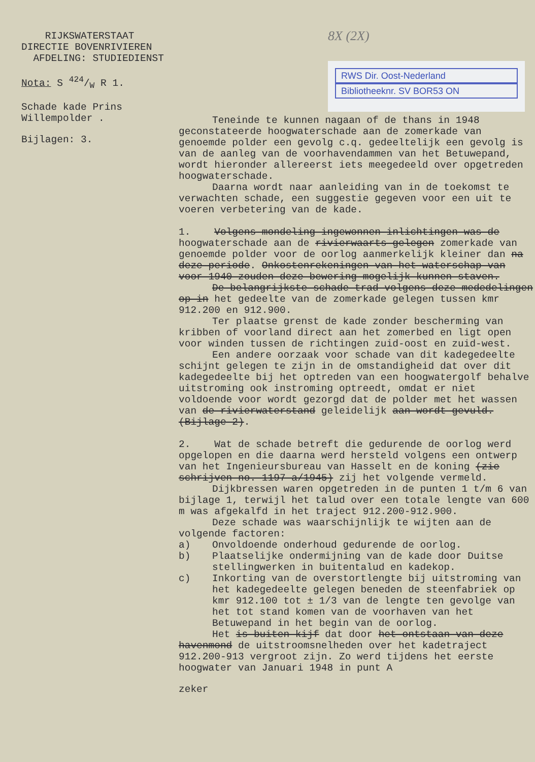RIJKSWATERSTAAT
DIRECTIE BOVENRIVIEREN
AFDELING: STUDIEDIENST
Nota: S 424/W R 1.
Schade kade Prins
Willempolder .
Bijlagen: 3.
8X (2X)
RWS Dir. Oost-Nederland
Bibliotheeknr. SV BOR53 ON
Teneinde te kunnen nagaan of de thans in 1948 geconstateerde hoogwaterschade aan de zomerkade van genoemde polder een gevolg c.q. gedeeltelijk een gevolg is van de aanleg van de voorhavendammen van het Betuwepand, wordt hieronder allereerst iets meegedeeld over opgetreden hoogwaterschade.
Daarna wordt naar aanleiding van in de toekomst te verwachten schade, een suggestie gegeven voor een uit te voeren verbetering van de kade.
1. Volgens mondeling ingewonnen inlichtingen was de hoogwaterschade aan de rivierwaarts gelegen zomerkade van genoemde polder voor de oorlog aanmerkelijk kleiner dan na deze periode. Onkostenrekeningen van het waterschap van voor 1940 zouden deze bewering mogelijk kunnen staven.
De belangrijkste schade trad volgens deze mededelingen op in het gedeelte van de zomerkade gelegen tussen kmr 912.200 en 912.900.
Ter plaatse grenst de kade zonder bescherming van kribben of voorland direct aan het zomerbed en ligt open voor winden tussen de richtingen zuid-oost en zuid-west.
Een andere oorzaak voor schade van dit kadegedeelte schijnt gelegen te zijn in de omstandigheid dat over dit kadegedeelte bij het optreden van een hoogwatergolf behalve uitstroming ook instroming optreedt, omdat er niet voldoende voor wordt gezorgd dat de polder met het wassen van de rivierwaterstand geleidelijk aan wordt gevuld. (Bijlage 2).
2. Wat de schade betreft die gedurende de oorlog werd opgelopen en die daarna werd hersteld volgens een ontwerp van het Ingenieursbureau van Hasselt en de koning (zie schrijven no. 1197 a/1945) zij het volgende vermeld.
Dijkbressen waren opgetreden in de punten 1 t/m 6 van bijlage 1, terwijl het talud over een totale lengte van 600 m was afgekalfd in het traject 912.200-912.900.
Deze schade was waarschijnlijk te wijten aan de volgende factoren:
a) Onvoldoende onderhoud gedurende de oorlog.
b) Plaatselijke ondermijning van de kade door Duitse stellingwerken in buitentalud en kadekop.
c) Inkorting van de overstortlengte bij uitstroming van het kadegedeelte gelegen beneden de steenfabriek op kmr 912.100 tot ± 1/3 van de lengte ten gevolge van het tot stand komen van de voorhaven van het Betuwepand in het begin van de oorlog.
Het is buiten kijf dat door het ontstaan van deze havenmond de uitstroomsnelheden over het kadetraject 912.200-913 vergroot zijn. Zo werd tijdens het eerste hoogwater van Januari 1948 in punt A
zeker